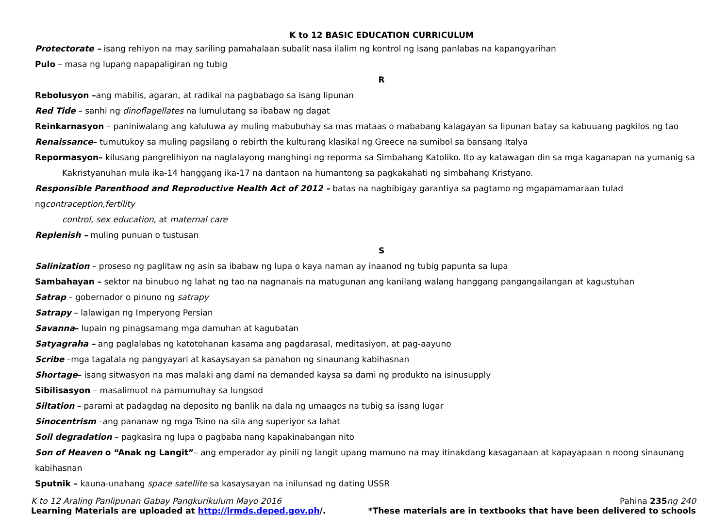K to 12 BASIC EDUCATION CURRICULUM
Protectorate – isang rehiyon na may sariling pamahalaan subalit nasa ilalim ng kontrol ng isang panlabas na kapangyarihan
Pulo – masa ng lupang napapaligiran ng tubig
R
Rebolusyon –ang mabilis, agaran, at radikal na pagbabago sa isang lipunan
Red Tide – sanhi ng dinoflagellates na lumulutang sa ibabaw ng dagat
Reinkarnasyon – paniniwalang ang kaluluwa ay muling mabubuhay sa mas mataas o mababang kalagayan sa lipunan batay sa kabuuang pagkilos ng tao
Renaissance– tumutukoy sa muling pagsilang o rebirth the kulturang klasikal ng Greece na sumibol sa bansang Italya
Repormasyon– kilusang pangrelihiyon na naglalayong manghingi ng reporma sa Simbahang Katoliko. Ito ay katawagan din sa mga kaganapan na yumanig sa
Kakristyanuhan mula ika-14 hanggang ika-17 na dantaon na humantong sa pagkakahati ng simbahang Kristyano.
Responsible Parenthood and Reproductive Health Act of 2012 – batas na nagbibigay garantiya sa pagtamo ng mgapamamaraan tulad ngcontraception,fertility
control, sex education, at maternal care
Replenish – muling punuan o tustusan
S
Salinization – proseso ng paglitaw ng asin sa ibabaw ng lupa o kaya naman ay inaanod ng tubig papunta sa lupa
Sambahayan – sektor na binubuo ng lahat ng tao na nagnanais na matugunan ang kanilang walang hanggang pangangailangan at kagustuhan
Satrap – gobernador o pinuno ng satrapy
Satrapy – lalawigan ng Imperyong Persian
Savanna– lupain ng pinagsamang mga damuhan at kagubatan
Satyagraha – ang paglalabas ng katotohanan kasama ang pagdarasal, meditasiyon, at pag-aayuno
Scribe –mga tagatala ng pangyayari at kasaysayan sa panahon ng sinaunang kabihasnan
Shortage– isang sitwasyon na mas malaki ang dami na demanded kaysa sa dami ng produkto na isinusupply
Sibilisasyon – masalimuot na pamumuhay sa lungsod
Siltation – parami at padagdag na deposito ng banlik na dala ng umaagos na tubig sa isang lugar
Sinocentrism –ang pananaw ng mga Tsino na sila ang superiyor sa lahat
Soil degradation – pagkasira ng lupa o pagbaba nang kapakinabangan nito
Son of Heaven o “Anak ng Langit”– ang emperador ay pinili ng langit upang mamuno na may itinakdang kasaganaan at kapayapaan n noong sinaunang kabihasnan
Sputnik – kauna-unahang space satellite sa kasaysayan na inilunsad ng dating USSR
K to 12 Araling Panlipunan Gabay Pangkurikulum Mayo 2016 Pahina 235 ng 240
Learning Materials are uploaded at http://lrmds.deped.gov.ph/. *These materials are in textbooks that have been delivered to schools